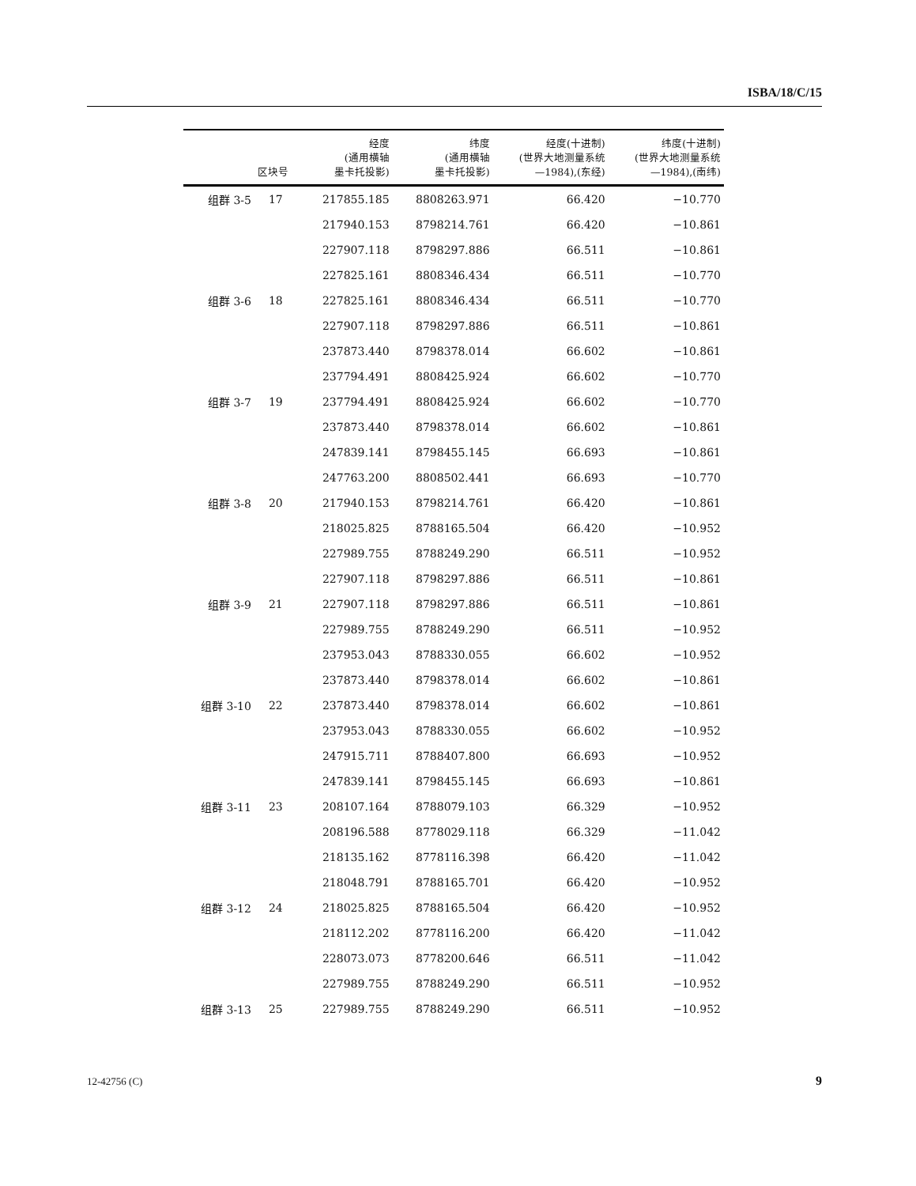ISBA/18/C/15
| | 区块号 | 经度 (通用横轴 墨卡托投影) | 纬度 (通用横轴 墨卡托投影) | 经度(十进制) (世界大地测量系统 —1984),(东经) | 纬度(十进制) (世界大地测量系统 —1984),(南纬) |
| --- | --- | --- | --- | --- | --- |
| 组群 3-5 | 17 | 217855.185 | 8808263.971 | 66.420 | −10.770 |
| | | 217940.153 | 8798214.761 | 66.420 | −10.861 |
| | | 227907.118 | 8798297.886 | 66.511 | −10.861 |
| | | 227825.161 | 8808346.434 | 66.511 | −10.770 |
| 组群 3-6 | 18 | 227825.161 | 8808346.434 | 66.511 | −10.770 |
| | | 227907.118 | 8798297.886 | 66.511 | −10.861 |
| | | 237873.440 | 8798378.014 | 66.602 | −10.861 |
| | | 237794.491 | 8808425.924 | 66.602 | −10.770 |
| 组群 3-7 | 19 | 237794.491 | 8808425.924 | 66.602 | −10.770 |
| | | 237873.440 | 8798378.014 | 66.602 | −10.861 |
| | | 247839.141 | 8798455.145 | 66.693 | −10.861 |
| | | 247763.200 | 8808502.441 | 66.693 | −10.770 |
| 组群 3-8 | 20 | 217940.153 | 8798214.761 | 66.420 | −10.861 |
| | | 218025.825 | 8788165.504 | 66.420 | −10.952 |
| | | 227989.755 | 8788249.290 | 66.511 | −10.952 |
| | | 227907.118 | 8798297.886 | 66.511 | −10.861 |
| 组群 3-9 | 21 | 227907.118 | 8798297.886 | 66.511 | −10.861 |
| | | 227989.755 | 8788249.290 | 66.511 | −10.952 |
| | | 237953.043 | 8788330.055 | 66.602 | −10.952 |
| | | 237873.440 | 8798378.014 | 66.602 | −10.861 |
| 组群 3-10 | 22 | 237873.440 | 8798378.014 | 66.602 | −10.861 |
| | | 237953.043 | 8788330.055 | 66.602 | −10.952 |
| | | 247915.711 | 8788407.800 | 66.693 | −10.952 |
| | | 247839.141 | 8798455.145 | 66.693 | −10.861 |
| 组群 3-11 | 23 | 208107.164 | 8788079.103 | 66.329 | −10.952 |
| | | 208196.588 | 8778029.118 | 66.329 | −11.042 |
| | | 218135.162 | 8778116.398 | 66.420 | −11.042 |
| | | 218048.791 | 8788165.701 | 66.420 | −10.952 |
| 组群 3-12 | 24 | 218025.825 | 8788165.504 | 66.420 | −10.952 |
| | | 218112.202 | 8778116.200 | 66.420 | −11.042 |
| | | 228073.073 | 8778200.646 | 66.511 | −11.042 |
| | | 227989.755 | 8788249.290 | 66.511 | −10.952 |
| 组群 3-13 | 25 | 227989.755 | 8788249.290 | 66.511 | −10.952 |
12-42756 (C) 9